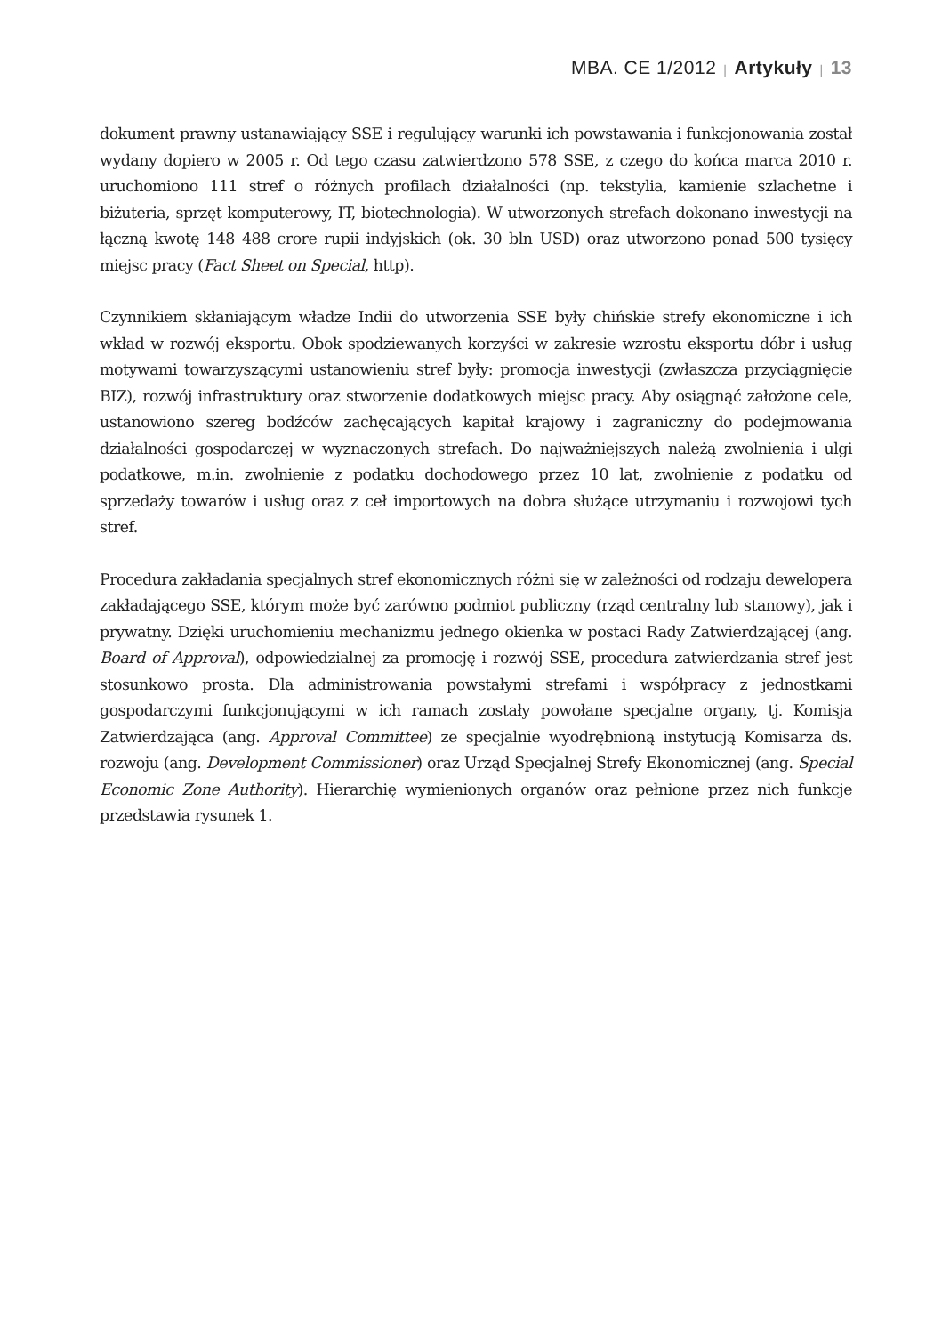MBA. CE 1/2012 | Artykuły | 13
dokument prawny ustanawiający SSE i regulujący warunki ich powstawania i funkcjonowania został wydany dopiero w 2005 r. Od tego czasu zatwierdzono 578 SSE, z czego do końca marca 2010 r. uruchomiono 111 stref o różnych profilach działalności (np. tekstylia, kamienie szlachetne i biżuteria, sprzęt komputerowy, IT, biotechnologia). W utworzonych strefach dokonano inwestycji na łączną kwotę 148 488 crore rupii indyjskich (ok. 30 bln USD) oraz utworzono ponad 500 tysięcy miejsc pracy (Fact Sheet on Special, http).
Czynnikiem skłaniającym władze Indii do utworzenia SSE były chińskie strefy ekonomiczne i ich wkład w rozwój eksportu. Obok spodziewanych korzyści w zakresie wzrostu eksportu dóbr i usług motywami towarzyszącymi ustanowieniu stref były: promocja inwestycji (zwłaszcza przyciągnięcie BIZ), rozwój infrastruktury oraz stworzenie dodatkowych miejsc pracy. Aby osiągnąć założone cele, ustanowiono szereg bodźców zachęcających kapitał krajowy i zagraniczny do podejmowania działalności gospodarczej w wyznaczonych strefach. Do najważniejszych należą zwolnienia i ulgi podatkowe, m.in. zwolnienie z podatku dochodowego przez 10 lat, zwolnienie z podatku od sprzedaży towarów i usług oraz z ceł importowych na dobra służące utrzymaniu i rozwojowi tych stref.
Procedura zakładania specjalnych stref ekonomicznych różni się w zależności od rodzaju dewelopera zakładającego SSE, którym może być zarówno podmiot publiczny (rząd centralny lub stanowy), jak i prywatny. Dzięki uruchomieniu mechanizmu jednego okienka w postaci Rady Zatwierdzającej (ang. Board of Approval), odpowiedzialnej za promocję i rozwój SSE, procedura zatwierdzania stref jest stosunkowo prosta. Dla administrowania powstałymi strefami i współpracy z jednostkami gospodarczymi funkcjonującymi w ich ramach zostały powołane specjalne organy, tj. Komisja Zatwierdzająca (ang. Approval Committee) ze specjalnie wyodrębnioną instytucją Komisarza ds. rozwoju (ang. Development Commissioner) oraz Urząd Specjalnej Strefy Ekonomicznej (ang. Special Economic Zone Authority). Hierarchię wymienionych organów oraz pełnione przez nich funkcje przedstawia rysunek 1.